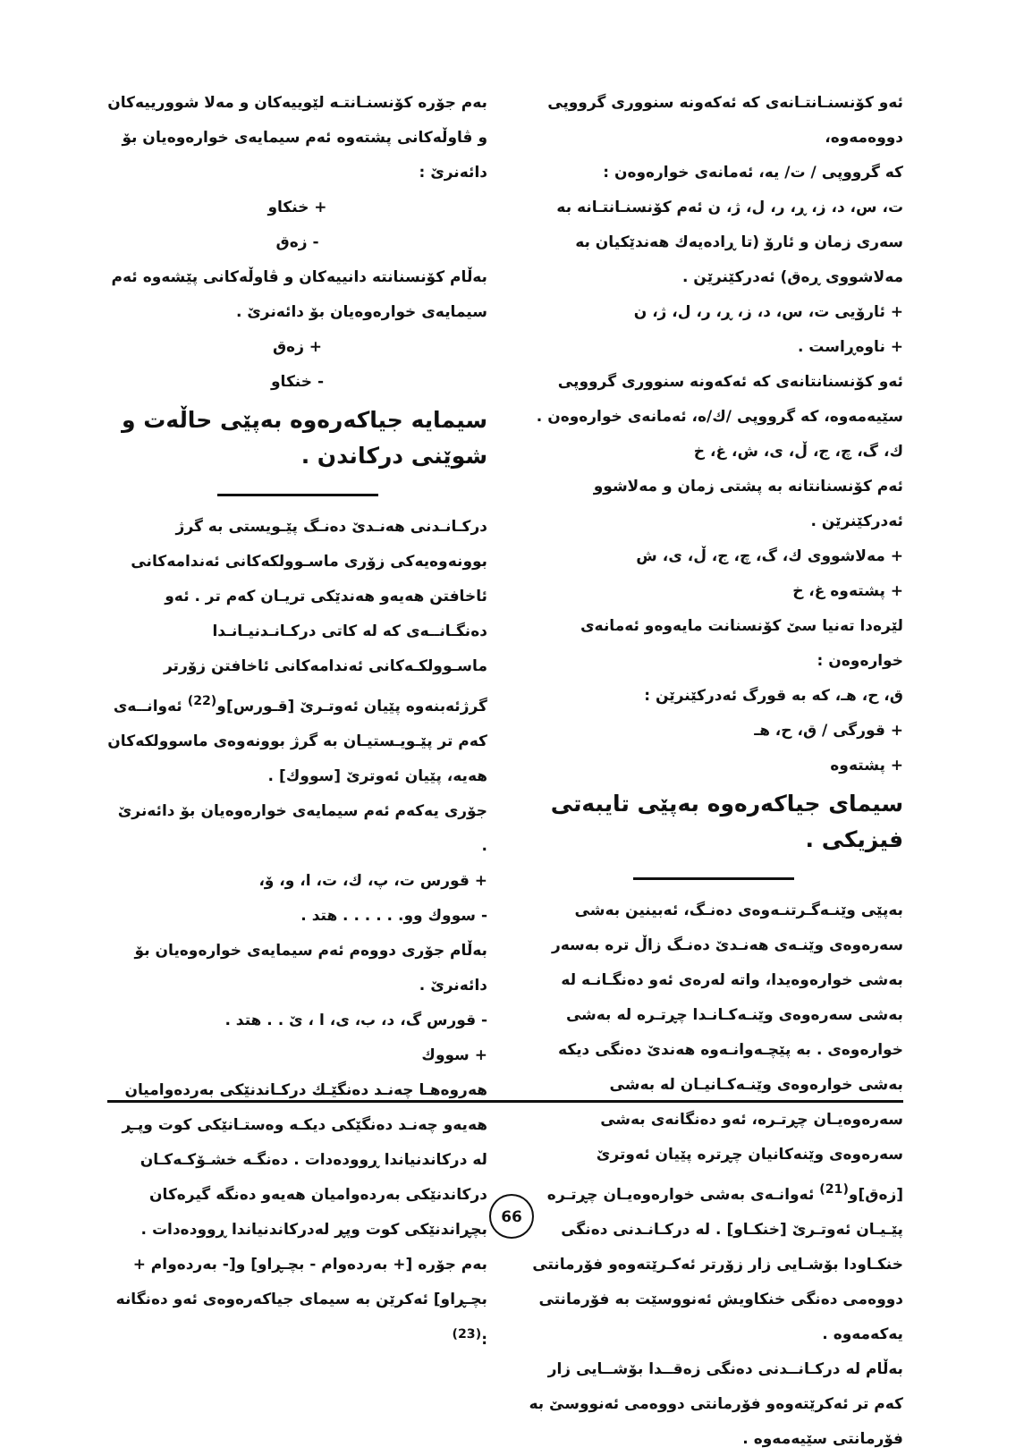ئەو كۆنسنـانتـانەی كە ئەكەونە سنووری گرووپی دووەمەوە،
كە گرووپی / ت/ یە، ئەمانەی خوارەوەن :
ت، س، د، ز، ڕ، ر، ل، ژ، ن ئەم كۆنسنـانتـانە بە سەری زمان و ئارۆ (تا ڕادەیەك هەندێكیان بە مەلاشووی ڕەق) ئەدركێنرێن .
+ ئارۆیی ت، س، د، ز، ڕ، ر، ل، ژ، ن
+ ناوەڕاست .
ئەو كۆنسنانتانەی كە ئەكەونە سنووری گرووپی سێیەمەوە، كە گرووپی /ك/ە، ئەمانەی خوارەوەن .
ك، گ، چ، ج، ڵ، ی، ش، غ، خ
ئەم كۆنسنانتانە بە پشتی زمان و مەلاشوو ئەدركێنرێن .
+ مەلاشووی ك، گ، چ، ج، ڵ، ی، ش
+ پشتەوە غ، خ
لێرەدا تەنیا سێ كۆنسنانت مایەوەو ئەمانەی خوارەوەن :
ق، ح، هـ، كە بە قورگ ئەدركێنرێن :
+ قورگی / ق، ح، هـ
+ پشتەوە
سیمای جیاكەرەوە بەپێی تایبەتی فیزیكی .
بەپێی وێنـەگـرتنـەوەی دەنـگ، ئەبینین بەشی سەرەوەی وێنـەی هەنـدێ دەنـگ زاڵ ترە بەسەر بەشی خوارەوەیدا، واتە لەرەی ئەو دەنگـانـە لە بەشی سەرەوەی وێنـەكـانـدا چڕتـرە لە بەشی خوارەوەی . بە پێچـەوانـەوە هەندێ دەنگی دیكە بەشی خوارەوەی وێنـەكـانیـان لە بەشی سەرەوەیـان چڕتـرە، ئەو دەنگانەی بەشی سەرەوەی وێنەكانیان چڕترە پێیان ئەوترێ [زەق]و<sup>(21)</sup> ئەوانـەی بەشی خوارەوەیـان چڕتـرە پێـیـان ئەوتـرێ [خنكـاو] . لە دركـانـدنی دەنگی خنكـاودا بۆشـایی زار زۆرتر ئەكـرێتەوەو فۆرمانتی دووەمی دەنگی خنكاویش ئەنووسێت بە فۆرمانتی یەكەمەوە .
بەڵام لە دركـانــدنی دەنگی زەقــدا بۆشــایی زار كەم تر ئەكرێتەوەو فۆرمانتی دووەمی ئەنووسێ بە فۆرمانتی سێیەمەوە .
بەم جۆرە كۆنسنـانتـە لێوییەكان و مەلا شوورییەكان و ڤاوڵەكانی پشتەوە ئەم سیمایەی خوارەوەیان بۆ دائەنرێ :
+ خنكاو
- زەق
بەڵام كۆنسنانتە دانییەكان و ڤاوڵەكانی پێشەوە ئەم سیمایەی خوارەوەیان بۆ دائەنرێ .
+ زەق
- خنكاو
سیمایە جیاكەرەوە بەپێی حاڵەت و شوێنی دركاندن .
دركـانـدنی هەنـدێ دەنـگ پێـویستی بە گرژ بوونەوەیەكی زۆری ماسـوولكەكانی ئەندامەكانی ئاخافتن هەیەو هەندێكی تریـان كەم تر . ئەو دەنگـانــەی كە لە كاتی دركـانـدنیـانـدا ماسـوولكـەكانی ئەندامەكانی ئاخافتن زۆرتر گرژئەبنەوە پێیان ئەوتـرێ [قـورس]و<sup>(22)</sup> ئەوانــەی كەم تر پێـویـستیـان بە گرژ بوونەوەی ماسوولكەكان هەیە، پێیان ئەوترێ [سووك] .
جۆری یەكەم ئەم سیمایەی خوارەوەیان بۆ دائەنرێ .
+ قورس ت، پ، ك، ت، ا، و، ۆ،
- سووك وو. . . . . . هتد .
بەڵام جۆری دووەم ئەم سیمایەی خوارەوەیان بۆ دائەنرێ .
- قورس گ، د، ب، ی، ا ، ێ . . هتد .
+ سووك
هەروەهـا چەنـد دەنگێـك دركـاندنێكی بەردەوامیان هەیەو چەنـد دەنگێكی دیكـە وەستـانێكی كوت وپـڕ لە دركاندنیاندا ڕوودەدات . دەنگـە خشـۆكـەكـان دركاندنێكی بەردەوامیان هەیەو دەنگە گیرەكان بچڕاندنێكی كوت وپڕ لەدركاندنیاندا ڕوودەدات .
بەم جۆرە [+ بەردەوام - بچـڕاو] و[- بەردەوام + بچـڕاو] ئەكرێن بە سیمای جیاكەرەوەی ئەو دەنگانە :<sup>(23)</sup>
66